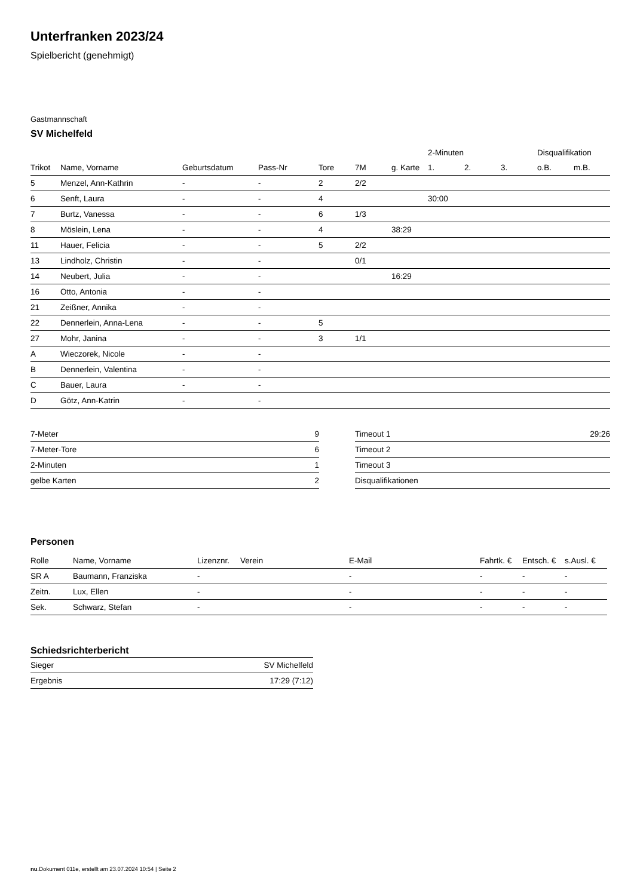Unterfranken 2023/24
Spielbericht (genehmigt)
Gastmannschaft
SV Michelfeld
| | | | | | | | 2-Minuten | | | Disqualifikation | |
| --- | --- | --- | --- | --- | --- | --- | --- | --- | --- | --- | --- |
| Trikot | Name, Vorname | Geburtsdatum | Pass-Nr | Tore | 7M | g. Karte | 1. | 2. | 3. | o.B. | m.B. |
| 5 | Menzel, Ann-Kathrin | - | - | 2 | 2/2 | | | | | | |
| 6 | Senft, Laura | - | - | 4 | | | 30:00 | | | | |
| 7 | Burtz, Vanessa | - | - | 6 | 1/3 | | | | | | |
| 8 | Möslein, Lena | - | - | 4 | | 38:29 | | | | | |
| 11 | Hauer, Felicia | - | - | 5 | 2/2 | | | | | | |
| 13 | Lindholz, Christin | - | - | | 0/1 | | | | | | |
| 14 | Neubert, Julia | - | - | | | 16:29 | | | | | |
| 16 | Otto, Antonia | - | - | | | | | | | | |
| 21 | Zeißner, Annika | - | - | | | | | | | | |
| 22 | Dennerlein, Anna-Lena | - | - | 5 | | | | | | | |
| 27 | Mohr, Janina | - | - | 3 | 1/1 | | | | | | |
| A | Wieczorek, Nicole | - | - | | | | | | | | |
| B | Dennerlein, Valentina | - | - | | | | | | | | |
| C | Bauer, Laura | - | - | | | | | | | | |
| D | Götz, Ann-Katrin | - | - | | | | | | | | |
| 7-Meter | 9 |
| 7-Meter-Tore | 6 |
| 2-Minuten | 1 |
| gelbe Karten | 2 |
| Timeout 1 | 29:26 |
| Timeout 2 | |
| Timeout 3 | |
| Disqualifikationen | |
Personen
| Rolle | Name, Vorname | Lizenznr. | Verein | E-Mail | Fahrtk. € | Entsch. € | s.Ausl. € |
| --- | --- | --- | --- | --- | --- | --- | --- |
| SR A | Baumann, Franziska | - | | - | - | - | - |
| Zeitn. | Lux, Ellen | - | | - | - | - | - |
| Sek. | Schwarz, Stefan | - | | - | - | - | - |
Schiedsrichterbericht
| Sieger | SV Michelfeld |
| Ergebnis | 17:29 (7:12) |
nu.Dokument 011e, erstellt am 23.07.2024 10:54 | Seite 2